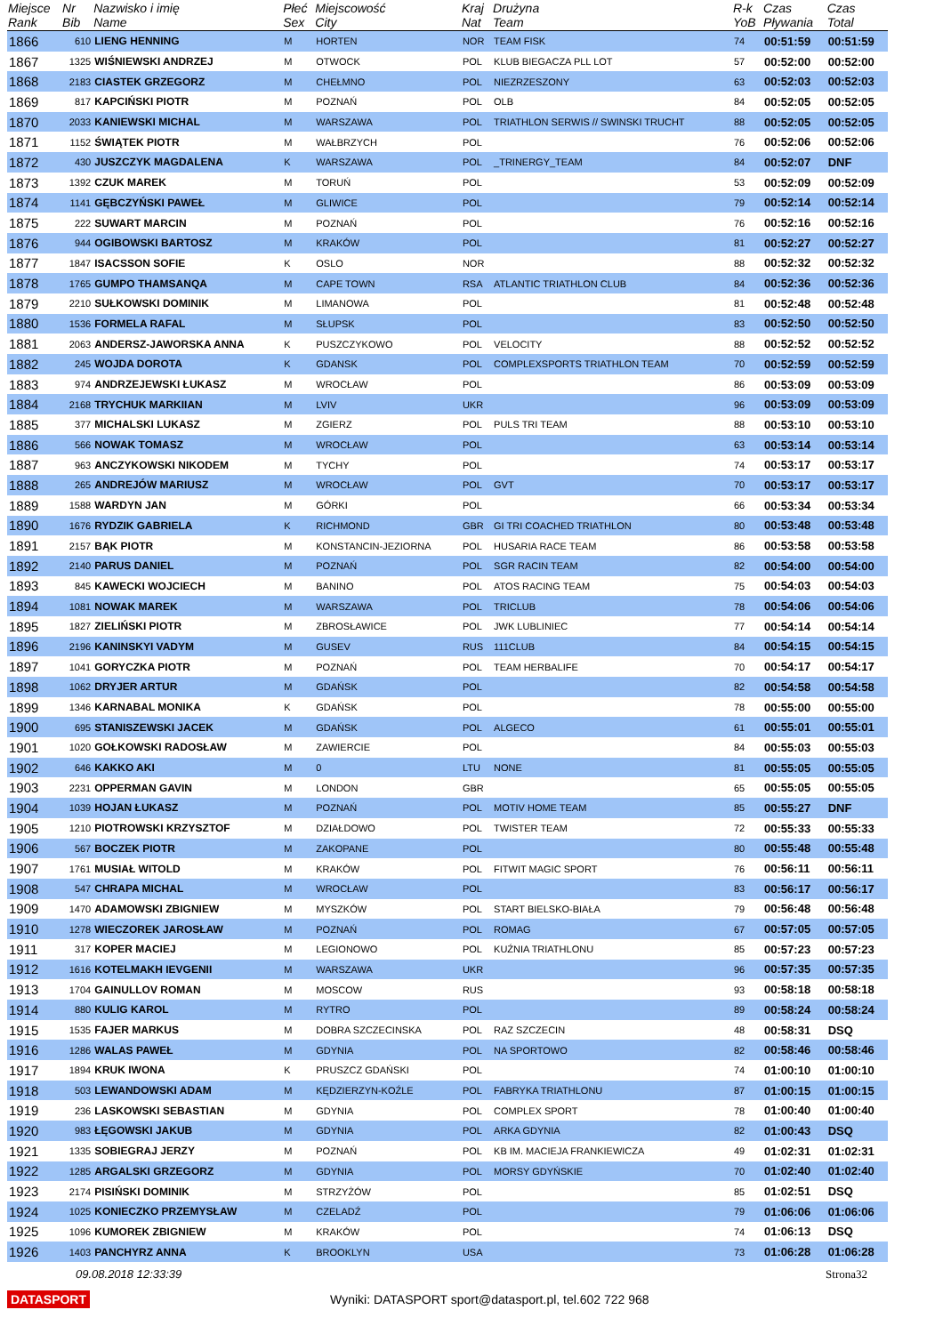| Miejsce Rank | Nr Bib | Nazwisko i imię Name | Płeć Sex | Miejscowość City | Kraj Nat | Drużyna Team | R-k YoB | Czas Pływania | Czas Total |
| --- | --- | --- | --- | --- | --- | --- | --- | --- | --- |
| 1866 | 610 | LIENG HENNING | M | HORTEN | NOR | TEAM FISK | 74 | 00:51:59 | 00:51:59 |
| 1867 | 1325 | WIŚNIEWSKI ANDRZEJ | M | OTWOCK | POL | KLUB BIEGACZA PLL LOT | 57 | 00:52:00 | 00:52:00 |
| 1868 | 2183 | CIASTEK GRZEGORZ | M | CHEŁMNO | POL | NIEZRZESZONY | 63 | 00:52:03 | 00:52:03 |
| 1869 | 817 | KAPCIŃSKI PIOTR | M | POZNAŃ | POL | OLB | 84 | 00:52:05 | 00:52:05 |
| 1870 | 2033 | KANIEWSKI MICHAL | M | WARSZAWA | POL | TRIATHLON SERWIS // SWINSKI TRUCHT | 88 | 00:52:05 | 00:52:05 |
| 1871 | 1152 | ŚWIĄTEK PIOTR | M | WAŁBRZYCH | POL | | 76 | 00:52:06 | 00:52:06 |
| 1872 | 430 | JUSZCZYK MAGDALENA | K | WARSZAWA | POL | _TRINERGY_TEAM | 84 | 00:52:07 | DNF |
| 1873 | 1392 | CZUK MAREK | M | TORUŃ | POL | | 53 | 00:52:09 | 00:52:09 |
| 1874 | 1141 | GĘBCZYŃSKI PAWEŁ | M | GLIWICE | POL | | 79 | 00:52:14 | 00:52:14 |
| 1875 | 222 | SUWART MARCIN | M | POZNAŃ | POL | | 76 | 00:52:16 | 00:52:16 |
| 1876 | 944 | OGIBOWSKI BARTOSZ | M | KRAKÓW | POL | | 81 | 00:52:27 | 00:52:27 |
| 1877 | 1847 | ISACSSON SOFIE | K | OSLO | NOR | | 88 | 00:52:32 | 00:52:32 |
| 1878 | 1765 | GUMPO THAMSANQA | M | CAPE TOWN | RSA | ATLANTIC TRIATHLON CLUB | 84 | 00:52:36 | 00:52:36 |
| 1879 | 2210 | SUŁKOWSKI DOMINIK | M | LIMANOWA | POL | | 81 | 00:52:48 | 00:52:48 |
| 1880 | 1536 | FORMELA RAFAL | M | SŁUPSK | POL | | 83 | 00:52:50 | 00:52:50 |
| 1881 | 2063 | ANDERSZ-JAWORSKA ANNA | K | PUSZCZYKOWO | POL | VELOCITY | 88 | 00:52:52 | 00:52:52 |
| 1882 | 245 | WOJDA DOROTA | K | GDANSK | POL | COMPLEXSPORTS TRIATHLON TEAM | 70 | 00:52:59 | 00:52:59 |
| 1883 | 974 | ANDRZEJEWSKI ŁUKASZ | M | WROCŁAW | POL | | 86 | 00:53:09 | 00:53:09 |
| 1884 | 2168 | TRYCHUK MARKIIAN | M | LVIV | UKR | | 96 | 00:53:09 | 00:53:09 |
| 1885 | 377 | MICHALSKI LUKASZ | M | ZGIERZ | POL | PULS TRI TEAM | 88 | 00:53:10 | 00:53:10 |
| 1886 | 566 | NOWAK TOMASZ | M | WROCŁAW | POL | | 63 | 00:53:14 | 00:53:14 |
| 1887 | 963 | ANCZYKOWSKI NIKODEM | M | TYCHY | POL | | 74 | 00:53:17 | 00:53:17 |
| 1888 | 265 | ANDREJÓW MARIUSZ | M | WROCŁAW | POL | GVT | 70 | 00:53:17 | 00:53:17 |
| 1889 | 1588 | WARDYN JAN | M | GÓRKI | POL | | 66 | 00:53:34 | 00:53:34 |
| 1890 | 1676 | RYDZIK GABRIELA | K | RICHMOND | GBR | GI TRI COACHED TRIATHLON | 80 | 00:53:48 | 00:53:48 |
| 1891 | 2157 | BĄK PIOTR | M | KONSTANCIN-JEZIORNA | POL | HUSARIA RACE TEAM | 86 | 00:53:58 | 00:53:58 |
| 1892 | 2140 | PARUS DANIEL | M | POZNAŃ | POL | SGR RACIN TEAM | 82 | 00:54:00 | 00:54:00 |
| 1893 | 845 | KAWECKI WOJCIECH | M | BANINO | POL | ATOS RACING TEAM | 75 | 00:54:03 | 00:54:03 |
| 1894 | 1081 | NOWAK MAREK | M | WARSZAWA | POL | TRICLUB | 78 | 00:54:06 | 00:54:06 |
| 1895 | 1827 | ZIELIŃSKI PIOTR | M | ZBROSŁAWICE | POL | JWK LUBLINIEC | 77 | 00:54:14 | 00:54:14 |
| 1896 | 2196 | KANINSKYI VADYM | M | GUSEV | RUS | 111CLUB | 84 | 00:54:15 | 00:54:15 |
| 1897 | 1041 | GORYCZKA PIOTR | M | POZNAŃ | POL | TEAM HERBALIFE | 70 | 00:54:17 | 00:54:17 |
| 1898 | 1062 | DRYJER ARTUR | M | GDAŃSK | POL | | 82 | 00:54:58 | 00:54:58 |
| 1899 | 1346 | KARNABAL MONIKA | K | GDAŃSK | POL | | 78 | 00:55:00 | 00:55:00 |
| 1900 | 695 | STANISZEWSKI JACEK | M | GDAŃSK | POL | ALGECO | 61 | 00:55:01 | 00:55:01 |
| 1901 | 1020 | GOŁKOWSKI RADOSŁAW | M | ZAWIERCIE | POL | | 84 | 00:55:03 | 00:55:03 |
| 1902 | 646 | KAKKO AKI | M | 0 | LTU | NONE | 81 | 00:55:05 | 00:55:05 |
| 1903 | 2231 | OPPERMAN GAVIN | M | LONDON | GBR | | 65 | 00:55:05 | 00:55:05 |
| 1904 | 1039 | HOJAN ŁUKASZ | M | POZNAŃ | POL | MOTIV HOME TEAM | 85 | 00:55:27 | DNF |
| 1905 | 1210 | PIOTROWSKI KRZYSZTOF | M | DZIAŁDOWO | POL | TWISTER TEAM | 72 | 00:55:33 | 00:55:33 |
| 1906 | 567 | BOCZEK PIOTR | M | ZAKOPANE | POL | | 80 | 00:55:48 | 00:55:48 |
| 1907 | 1761 | MUSIAŁ WITOLD | M | KRAKÓW | POL | FITWIT MAGIC SPORT | 76 | 00:56:11 | 00:56:11 |
| 1908 | 547 | CHRAPA MICHAL | M | WROCŁAW | POL | | 83 | 00:56:17 | 00:56:17 |
| 1909 | 1470 | ADAMOWSKI ZBIGNIEW | M | MYSZKÓW | POL | START BIELSKO-BIAŁA | 79 | 00:56:48 | 00:56:48 |
| 1910 | 1278 | WIECZOREK JAROSŁAW | M | POZNAŃ | POL | ROMAG | 67 | 00:57:05 | 00:57:05 |
| 1911 | 317 | KOPER MACIEJ | M | LEGIONOWO | POL | KUŹNIA TRIATHLONU | 85 | 00:57:23 | 00:57:23 |
| 1912 | 1616 | KOTELMAKH IEVGENII | M | WARSZAWA | UKR | | 96 | 00:57:35 | 00:57:35 |
| 1913 | 1704 | GAINULLOV ROMAN | M | MOSCOW | RUS | | 93 | 00:58:18 | 00:58:18 |
| 1914 | 880 | KULIG KAROL | M | RYTRO | POL | | 89 | 00:58:24 | 00:58:24 |
| 1915 | 1535 | FAJER MARKUS | M | DOBRA SZCZECINSKA | POL | RAZ SZCZECIN | 48 | 00:58:31 | DSQ |
| 1916 | 1286 | WALAS PAWEŁ | M | GDYNIA | POL | NA SPORTOWO | 82 | 00:58:46 | 00:58:46 |
| 1917 | 1894 | KRUK IWONA | K | PRUSZCZ GDAŃSKI | POL | | 74 | 01:00:10 | 01:00:10 |
| 1918 | 503 | LEWANDOWSKI ADAM | M | KĘDZIERZYN-KOŹLE | POL | FABRYKA TRIATHLONU | 87 | 01:00:15 | 01:00:15 |
| 1919 | 236 | LASKOWSKI SEBASTIAN | M | GDYNIA | POL | COMPLEX SPORT | 78 | 01:00:40 | 01:00:40 |
| 1920 | 983 | ŁĘGOWSKI JAKUB | M | GDYNIA | POL | ARKA GDYNIA | 82 | 01:00:43 | DSQ |
| 1921 | 1335 | SOBIEGRAJ JERZY | M | POZNAŃ | POL | KB IM. MACIEJA FRANKIEWICZA | 49 | 01:02:31 | 01:02:31 |
| 1922 | 1285 | ARGALSKI GRZEGORZ | M | GDYNIA | POL | MORSY GDYŃSKIE | 70 | 01:02:40 | 01:02:40 |
| 1923 | 2174 | PISIŃSKI DOMINIK | M | STRZYŻÓW | POL | | 85 | 01:02:51 | DSQ |
| 1924 | 1025 | KONIECZKO PRZEMYSŁAW | M | CZELADŹ | POL | | 79 | 01:06:06 | 01:06:06 |
| 1925 | 1096 | KUMOREK ZBIGNIEW | M | KRAKÓW | POL | | 74 | 01:06:13 | DSQ |
| 1926 | 1403 | PANCHYRZ ANNA | K | BROOKLYN | USA | | 73 | 01:06:28 | 01:06:28 |
09.08.2018 12:33:39 Strona32
DATASPORT Wyniki: DATASPORT sport@datasport.pl, tel.602 722 968